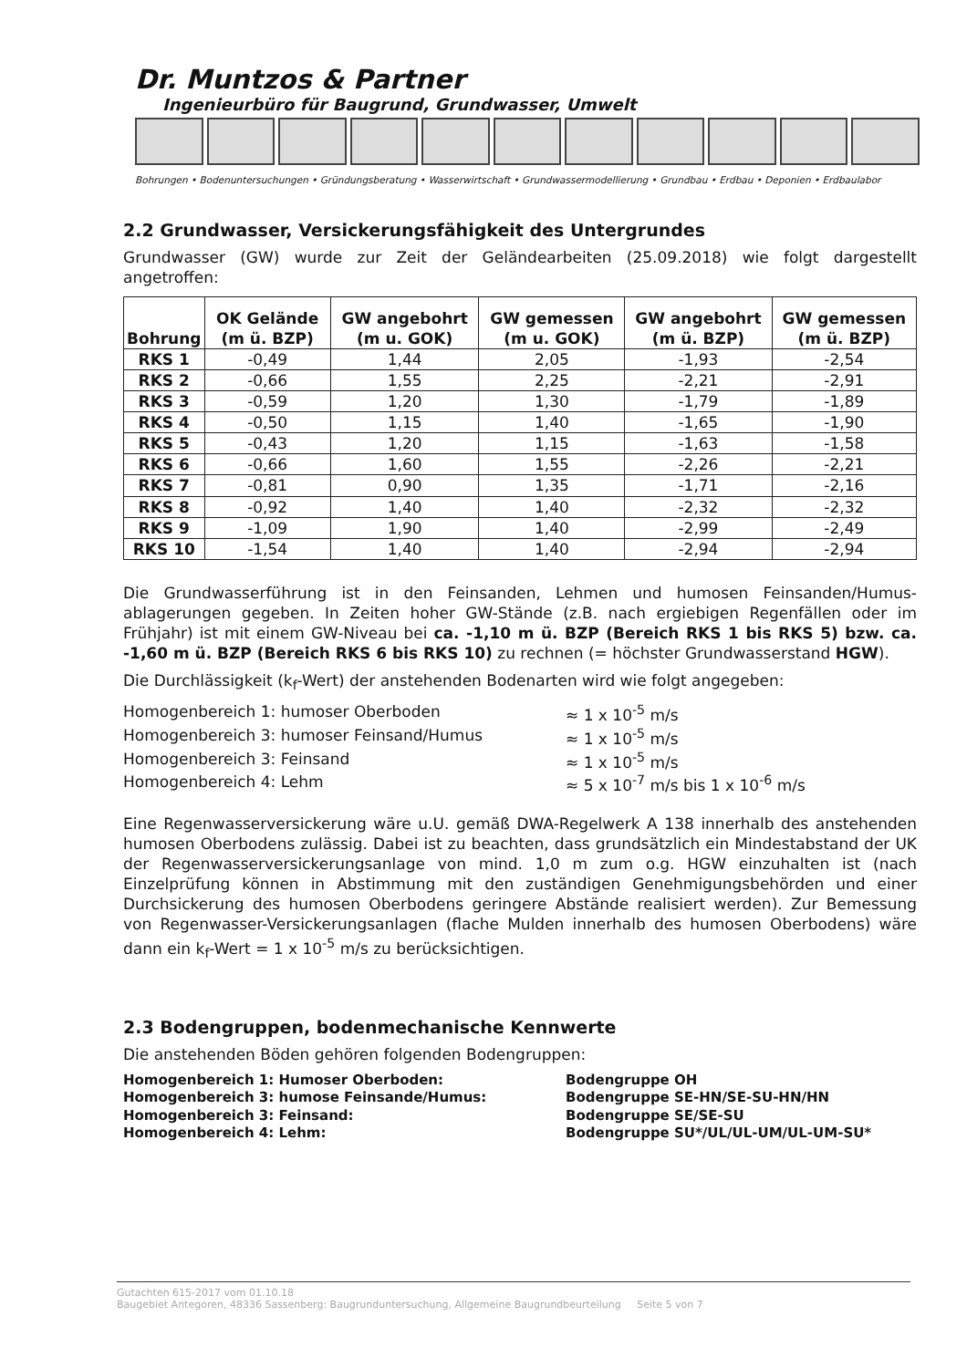Dr. Muntzos & Partner Ingenieurbüro für Baugrund, Grundwasser, Umwelt
Bohrungen • Bodenuntersuchungen • Gründungsberatung • Wasserwirtschaft • Grundwassermodellierung • Grundbau • Erdbau • Deponien • Erdbaulabor
2.2 Grundwasser, Versickerungsfähigkeit des Untergrundes
Grundwasser (GW) wurde zur Zeit der Geländearbeiten (25.09.2018) wie folgt dargestellt angetroffen:
| Bohrung | OK Gelände (m ü. BZP) | GW angebohrt (m u. GOK) | GW gemessen (m u. GOK) | GW angebohrt (m ü. BZP) | GW gemessen (m ü. BZP) |
| --- | --- | --- | --- | --- | --- |
| RKS 1 | -0,49 | 1,44 | 2,05 | -1,93 | -2,54 |
| RKS 2 | -0,66 | 1,55 | 2,25 | -2,21 | -2,91 |
| RKS 3 | -0,59 | 1,20 | 1,30 | -1,79 | -1,89 |
| RKS 4 | -0,50 | 1,15 | 1,40 | -1,65 | -1,90 |
| RKS 5 | -0,43 | 1,20 | 1,15 | -1,63 | -1,58 |
| RKS 6 | -0,66 | 1,60 | 1,55 | -2,26 | -2,21 |
| RKS 7 | -0,81 | 0,90 | 1,35 | -1,71 | -2,16 |
| RKS 8 | -0,92 | 1,40 | 1,40 | -2,32 | -2,32 |
| RKS 9 | -1,09 | 1,90 | 1,40 | -2,99 | -2,49 |
| RKS 10 | -1,54 | 1,40 | 1,40 | -2,94 | -2,94 |
Die Grundwasserführung ist in den Feinsanden, Lehmen und humosen Feinsanden/Humus­ablagerungen gegeben. In Zeiten hoher GW-Stände (z.B. nach ergiebigen Regenfällen oder im Frühjahr) ist mit einem GW-Niveau bei ca. -1,10 m ü. BZP (Bereich RKS 1 bis RKS 5) bzw. ca. -1,60 m ü. BZP (Bereich RKS 6 bis RKS 10) zu rechnen (= höchster Grundwasserstand HGW).
Die Durchlässigkeit (k<sub>f</sub>-Wert) der anstehenden Bodenarten wird wie folgt angegeben:
Homogenbereich 1: humoser Oberboden
≈ 1 x 10<sup>-5</sup> m/s
Homogenbereich 3: humoser Feinsand/Humus
≈ 1 x 10<sup>-5</sup> m/s
Homogenbereich 3: Feinsand
≈ 1 x 10<sup>-5</sup> m/s
Homogenbereich 4: Lehm
≈ 5 x 10<sup>-7</sup> m/s bis 1 x 10<sup>-6</sup> m/s
Eine Regenwasserversickerung wäre u.U. gemäß DWA-Regelwerk A 138 innerhalb des anstehenden humosen Oberbodens zulässig. Dabei ist zu beachten, dass grundsätzlich ein Mindestabstand der UK der Regenwasserversickerungsanlage von mind. 1,0 m zum o.g. HGW einzuhalten ist (nach Einzelprüfung können in Abstimmung mit den zuständigen Genehmigungsbehörden und einer Durchsickerung des humosen Oberbodens geringere Abstände realisiert werden). Zur Bemessung von Regenwasser-Versickerungsanlagen (flache Mulden innerhalb des humosen Oberbodens) wäre dann ein k<sub>f</sub>-Wert = 1 x 10<sup>-5</sup> m/s zu berücksichtigen.
2.3 Bodengruppen, bodenmechanische Kennwerte
Die anstehenden Böden gehören folgenden Bodengruppen:
Homogenbereich 1: Humoser Oberboden:
Bodengruppe OH
Homogenbereich 3: humose Feinsande/Humus:
Bodengruppe SE-HN/SE-SU-HN/HN
Homogenbereich 3: Feinsand:
Bodengruppe SE/SE-SU
Homogenbereich 4: Lehm:
Bodengruppe SU*/UL/UL-UM/UL-UM-SU*
Gutachten 615-2017 vom 01.10.18
Baugebiet Antegoren, 48336 Sassenberg: Baugrunduntersuchung, Allgemeine Baugrundbeurteilung Seite 5 von 7